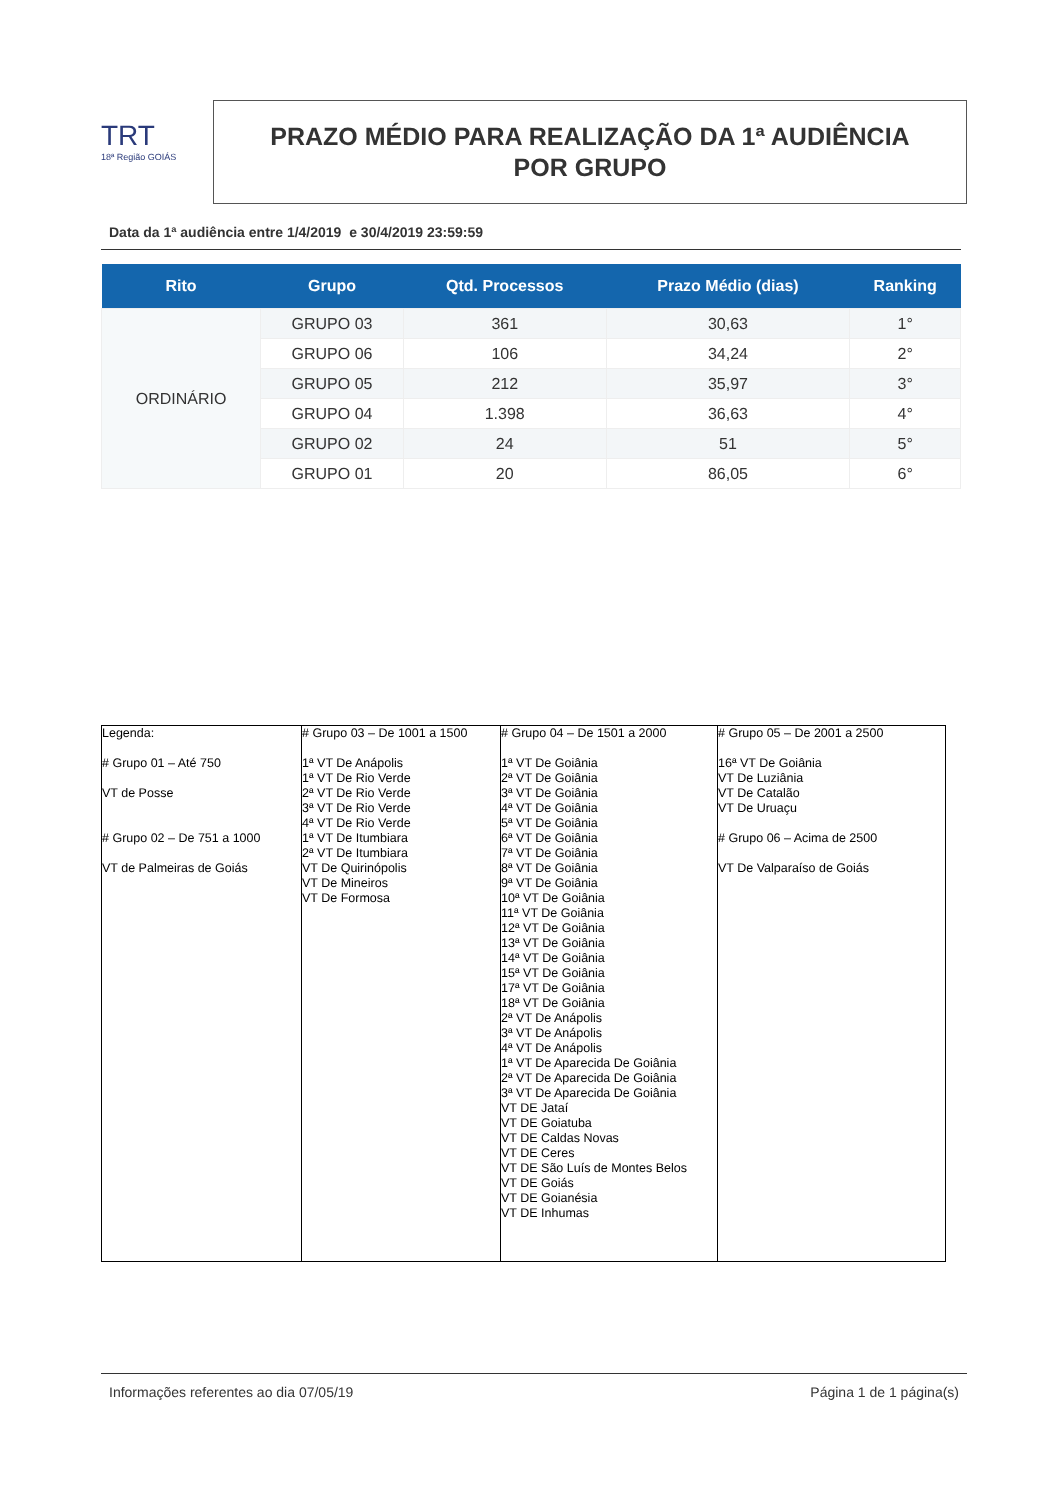TRT
18ª Região GOIÁS
PRAZO MÉDIO PARA REALIZAÇÃO DA 1ª AUDIÊNCIA
POR GRUPO
Data da 1ª audiência entre 1/4/2019 e 30/4/2019 23:59:59
| Rito | Grupo | Qtd. Processos | Prazo Médio (dias) | Ranking |
| --- | --- | --- | --- | --- |
| ORDINÁRIO | GRUPO 03 | 361 | 30,63 | 1° |
| | GRUPO 06 | 106 | 34,24 | 2° |
| | GRUPO 05 | 212 | 35,97 | 3° |
| | GRUPO 04 | 1.398 | 36,63 | 4° |
| | GRUPO 02 | 24 | 51 | 5° |
| | GRUPO 01 | 20 | 86,05 | 6° |
| Legenda: # Grupo 01 – Até 750 VT de Posse # Grupo 02 – De 751 a 1000 VT de Palmeiras de Goiás | # Grupo 03 – De 1001 a 1500 1ª VT De Anápolis 1ª VT De Rio Verde 2ª VT De Rio Verde 3ª VT De Rio Verde 4ª VT De Rio Verde 1ª VT De Itumbiara 2ª VT De Itumbiara VT De Quirinópolis VT De Mineiros VT De Formosa | # Grupo 04 – De 1501 a 2000 1ª VT De Goiânia 2ª VT De Goiânia 3ª VT De Goiânia 4ª VT De Goiânia 5ª VT De Goiânia 6ª VT De Goiânia 7ª VT De Goiânia 8ª VT De Goiânia 9ª VT De Goiânia 10ª VT De Goiânia 11ª VT De Goiânia 12ª VT De Goiânia 13ª VT De Goiânia 14ª VT De Goiânia 15ª VT De Goiânia 17ª VT De Goiânia 18ª VT De Goiânia 2ª VT De Anápolis 3ª VT De Anápolis 4ª VT De Anápolis 1ª VT De Aparecida De Goiânia 2ª VT De Aparecida De Goiânia 3ª VT De Aparecida De Goiânia VT DE Jataí VT DE Goiatuba VT DE Caldas Novas VT DE Ceres VT DE São Luís de Montes Belos VT DE Goiás VT DE Goianésia VT DE Inhumas | # Grupo 05 – De 2001 a 2500 16ª VT De Goiânia VT De Luziânia VT De Catalão VT De Uruaçu # Grupo 06 – Acima de 2500 VT De Valparaíso de Goiás |
Informações referentes ao dia 07/05/19 Página 1 de 1 página(s)